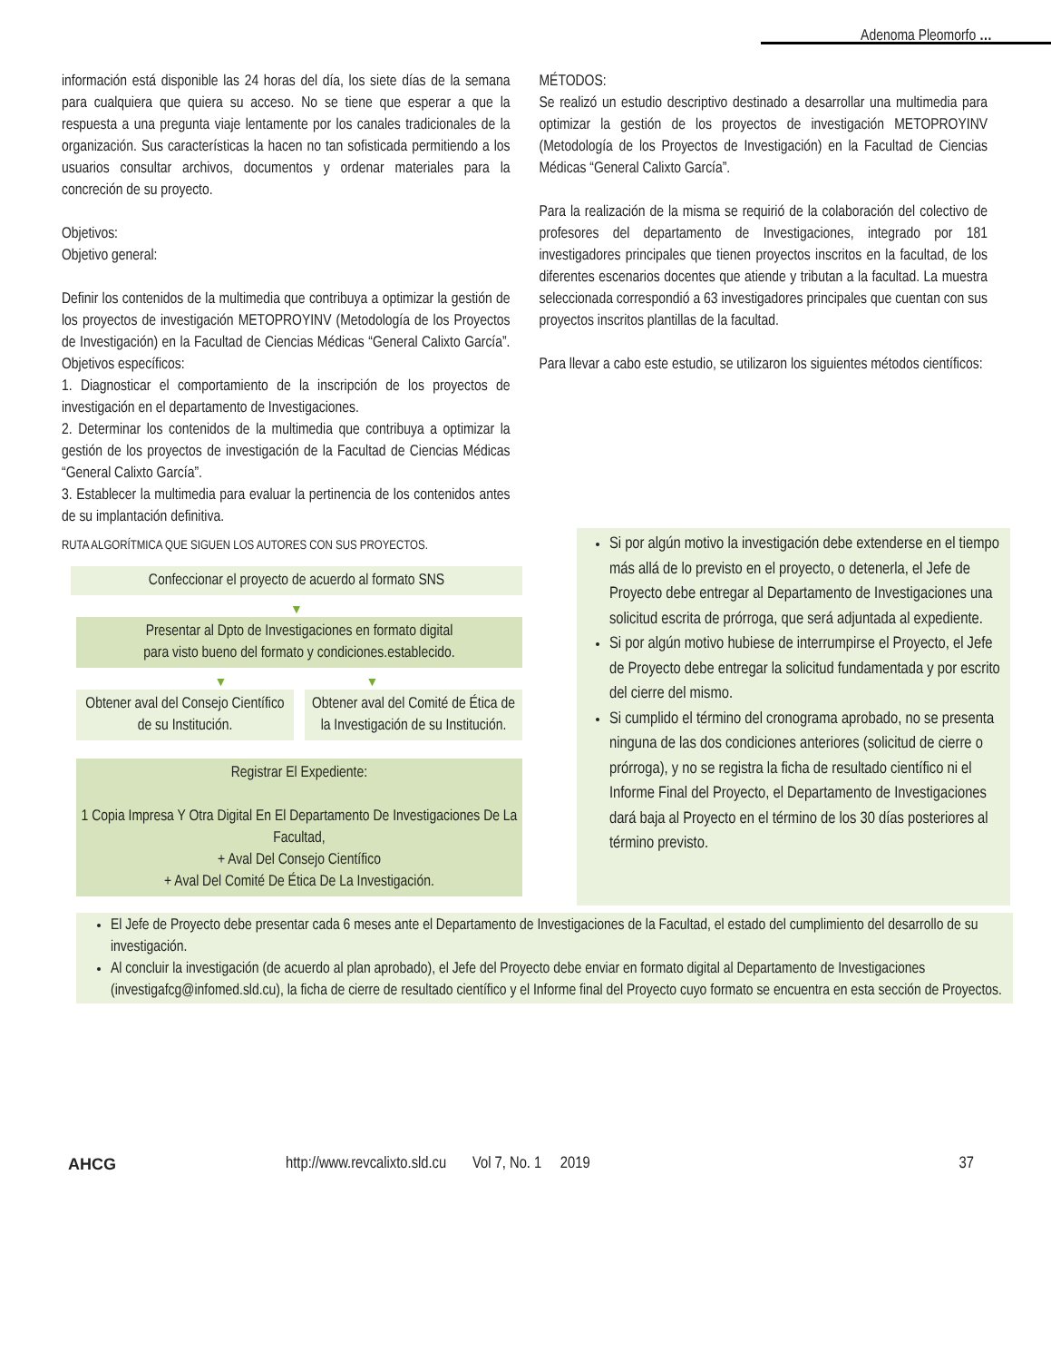Adenoma Pleomorfo …
información está disponible las 24 horas del día, los siete días de la semana para cualquiera que quiera su acceso. No se tiene que esperar a que la respuesta a una pregunta viaje lentamente por los canales tradicionales de la organización. Sus características la hacen no tan sofisticada permitiendo a los usuarios consultar archivos, documentos y ordenar materiales para la concreción de su proyecto.
Objetivos:
Objetivo general:
Definir los contenidos de la multimedia que contribuya a optimizar la gestión de los proyectos de investigación METOPROYINV (Metodología de los Proyectos de Investigación) en la Facultad de Ciencias Médicas “General Calixto García”. Objetivos específicos:
1. Diagnosticar el comportamiento de la inscripción de los proyectos de investigación en el departamento de Investigaciones.
2. Determinar los contenidos de la multimedia que contribuya a optimizar la gestión de los proyectos de investigación de la Facultad de Ciencias Médicas “General Calixto García”.
3. Establecer la multimedia para evaluar la pertinencia de los contenidos antes de su implantación definitiva.
MÉTODOS:
Se realizó un estudio descriptivo destinado a desarrollar una multimedia para optimizar la gestión de los proyectos de investigación METOPROYINV (Metodología de los Proyectos de Investigación) en la Facultad de Ciencias Médicas “General Calixto García”.
Para la realización de la misma se requirió de la colaboración del colectivo de profesores del departamento de Investigaciones, integrado por 181 investigadores principales que tienen proyectos inscritos en la facultad, de los diferentes escenarios docentes que atiende y tributan a la facultad. La muestra seleccionada correspondió a 63 investigadores principales que cuentan con sus proyectos inscritos plantillas de la facultad.
Para llevar a cabo este estudio, se utilizaron los siguientes métodos científicos:
RUTA ALGORÍTMICA QUE SIGUEN LOS AUTORES CON SUS PROYECTOS.
Confeccionar el proyecto de acuerdo al formato SNS
▼
Presentar al Dpto de Investigaciones en formato digital
para visto bueno del formato y condiciones.establecido.
▼ ▼
Obtener aval del Consejo Científico de su Institución.
Obtener aval del Comité de Ética de la Investigación de su Institución.
Registrar El Expediente:
1 Copia Impresa Y Otra Digital En El Departamento De Investigaciones De La Facultad,
+ Aval Del Consejo Científico
+ Aval Del Comité De Ética De La Investigación.
Si por algún motivo la investigación debe extenderse en el tiempo más allá de lo previsto en el proyecto, o detenerla, el Jefe de Proyecto debe entregar al Departamento de Investigaciones una solicitud escrita de prórroga, que será adjuntada al expediente.
Si por algún motivo hubiese de interrumpirse el Proyecto, el Jefe de Proyecto debe entregar la solicitud fundamentada y por escrito del cierre del mismo.
Si cumplido el término del cronograma aprobado, no se presenta ninguna de las dos condiciones anteriores (solicitud de cierre o prórroga), y no se registra la ficha de resultado científico ni el Informe Final del Proyecto, el Departamento de Investigaciones dará baja al Proyecto en el término de los 30 días posteriores al término previsto.
El Jefe de Proyecto debe presentar cada 6 meses ante el Departamento de Investigaciones de la Facultad, el estado del cumplimiento del desarrollo de su investigación.
Al concluir la investigación (de acuerdo al plan aprobado), el Jefe del Proyecto debe enviar en formato digital al Departamento de Investigaciones (investigafcg@infomed.sld.cu), la ficha de cierre de resultado científico y el Informe final del Proyecto cuyo formato se encuentra en esta sección de Proyectos.
AHCG http://www.revcalixto.sld.cu Vol 7, No. 1 2019 37